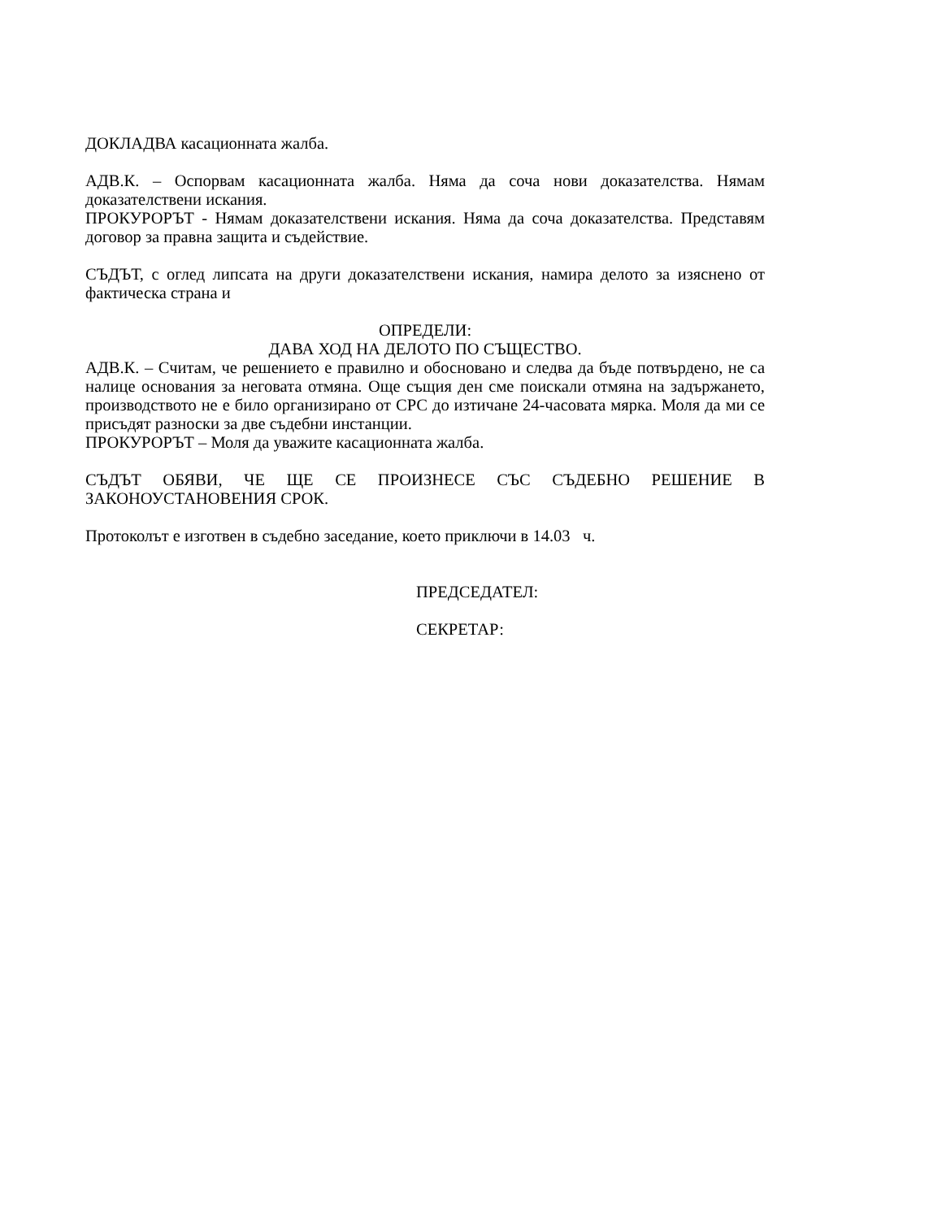ДОКЛАДВА касационната жалба.
АДВ.К. – Оспорвам касационната жалба. Няма да соча нови доказателства. Нямам доказателствени искания.
ПРОКУРОРЪТ - Нямам доказателствени искания. Няма да соча доказателства. Представям договор за правна защита и съдействие.
СЪДЪТ, с оглед липсата на други доказателствени искания, намира делото за изяснено от фактическа страна и
ОПРЕДЕЛИ:
ДАВА ХОД НА ДЕЛОТО ПО СЪЩЕСТВО.
АДВ.К. – Считам, че решението е правилно и обосновано и следва да бъде потвърдено, не са налице основания за неговата отмяна. Още същия ден сме поискали отмяна на задържането, производството не е било организирано от СРС до изтичане 24-часовата мярка. Моля да ми се присъдят разноски за две съдебни инстанции.
ПРОКУРОРЪТ – Моля да уважите касационната жалба.
СЪДЪТ ОБЯВИ, ЧЕ ЩЕ СЕ ПРОИЗНЕСЕ СЪС СЪДЕБНО РЕШЕНИЕ В ЗАКОНОУСТАНОВЕНИЯ СРОК.
Протоколът е изготвен в съдебно заседание, което приключи в 14.03 ч.
ПРЕДСЕДАТЕЛ:
СЕКРЕТАР: